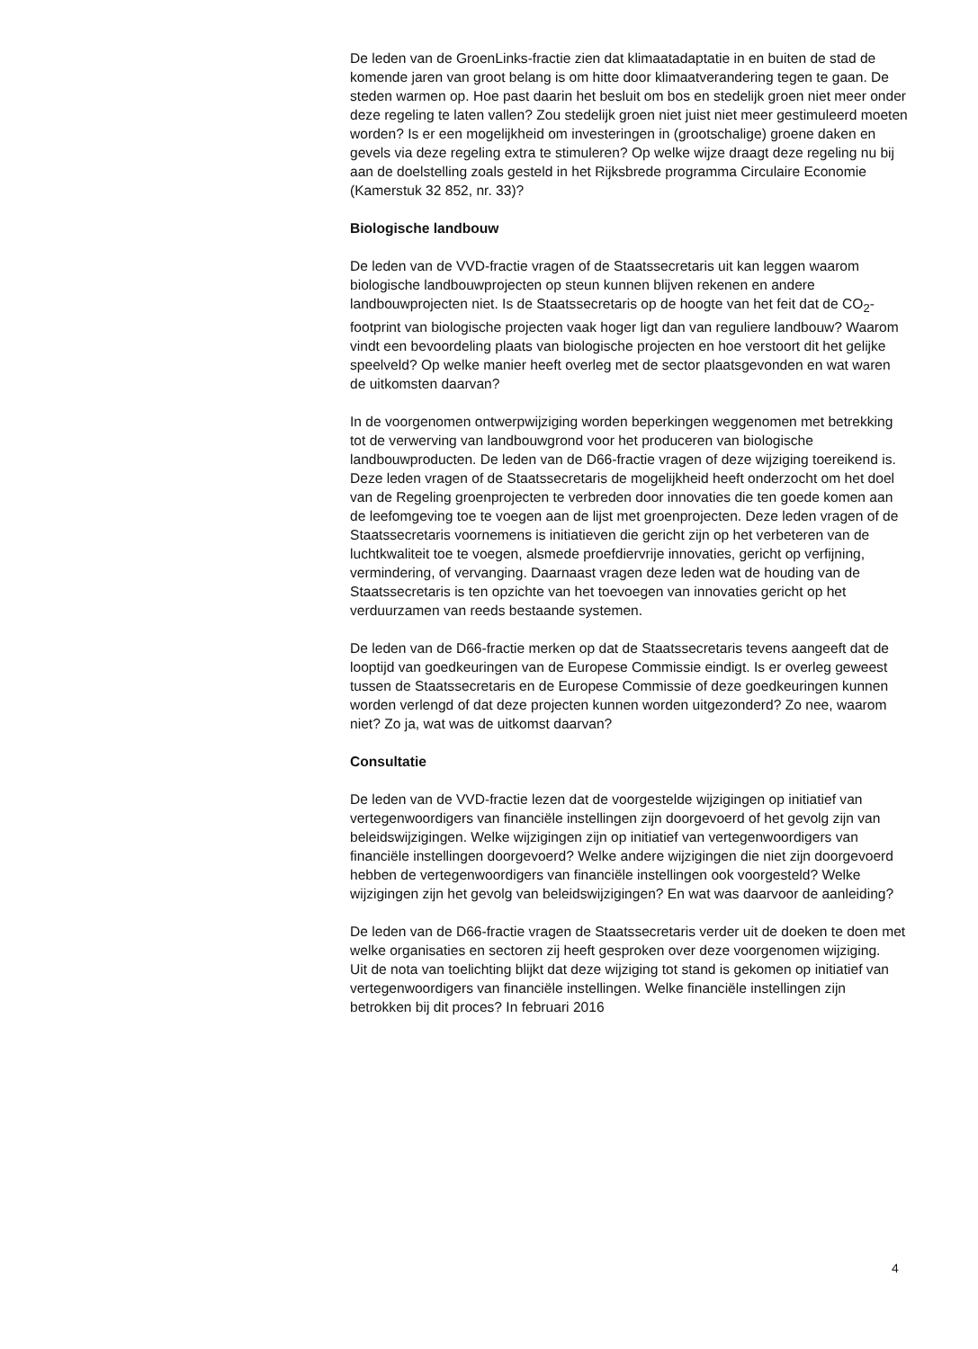De leden van de GroenLinks-fractie zien dat klimaatadaptatie in en buiten de stad de komende jaren van groot belang is om hitte door klimaatverandering tegen te gaan. De steden warmen op. Hoe past daarin het besluit om bos en stedelijk groen niet meer onder deze regeling te laten vallen? Zou stedelijk groen niet juist niet meer gestimuleerd moeten worden? Is er een mogelijkheid om investeringen in (grootschalige) groene daken en gevels via deze regeling extra te stimuleren? Op welke wijze draagt deze regeling nu bij aan de doelstelling zoals gesteld in het Rijksbrede programma Circulaire Economie (Kamerstuk 32 852, nr. 33)?
Biologische landbouw
De leden van de VVD-fractie vragen of de Staatssecretaris uit kan leggen waarom biologische landbouwprojecten op steun kunnen blijven rekenen en andere landbouwprojecten niet. Is de Staatssecretaris op de hoogte van het feit dat de CO<sub>2</sub>-footprint van biologische projecten vaak hoger ligt dan van reguliere landbouw? Waarom vindt een bevoordeling plaats van biologische projecten en hoe verstoort dit het gelijke speelveld? Op welke manier heeft overleg met de sector plaatsgevonden en wat waren de uitkomsten daarvan?
In de voorgenomen ontwerpwijziging worden beperkingen weggenomen met betrekking tot de verwerving van landbouwgrond voor het produceren van biologische landbouwproducten. De leden van de D66-fractie vragen of deze wijziging toereikend is. Deze leden vragen of de Staatssecretaris de mogelijkheid heeft onderzocht om het doel van de Regeling groenprojecten te verbreden door innovaties die ten goede komen aan de leefomgeving toe te voegen aan de lijst met groenprojecten. Deze leden vragen of de Staatssecretaris voornemens is initiatieven die gericht zijn op het verbeteren van de luchtkwaliteit toe te voegen, alsmede proefdiervrije innovaties, gericht op verfijning, vermindering, of vervanging. Daarnaast vragen deze leden wat de houding van de Staatssecretaris is ten opzichte van het toevoegen van innovaties gericht op het verduurzamen van reeds bestaande systemen.
De leden van de D66-fractie merken op dat de Staatssecretaris tevens aangeeft dat de looptijd van goedkeuringen van de Europese Commissie eindigt. Is er overleg geweest tussen de Staatssecretaris en de Europese Commissie of deze goedkeuringen kunnen worden verlengd of dat deze projecten kunnen worden uitgezonderd? Zo nee, waarom niet? Zo ja, wat was de uitkomst daarvan?
Consultatie
De leden van de VVD-fractie lezen dat de voorgestelde wijzigingen op initiatief van vertegenwoordigers van financiële instellingen zijn doorgevoerd of het gevolg zijn van beleidswijzigingen. Welke wijzigingen zijn op initiatief van vertegenwoordigers van financiële instellingen doorgevoerd? Welke andere wijzigingen die niet zijn doorgevoerd hebben de vertegenwoordigers van financiële instellingen ook voorgesteld? Welke wijzigingen zijn het gevolg van beleidswijzigingen? En wat was daarvoor de aanleiding?
De leden van de D66-fractie vragen de Staatssecretaris verder uit de doeken te doen met welke organisaties en sectoren zij heeft gesproken over deze voorgenomen wijziging.
Uit de nota van toelichting blijkt dat deze wijziging tot stand is gekomen op initiatief van vertegenwoordigers van financiële instellingen. Welke financiële instellingen zijn betrokken bij dit proces? In februari 2016
4